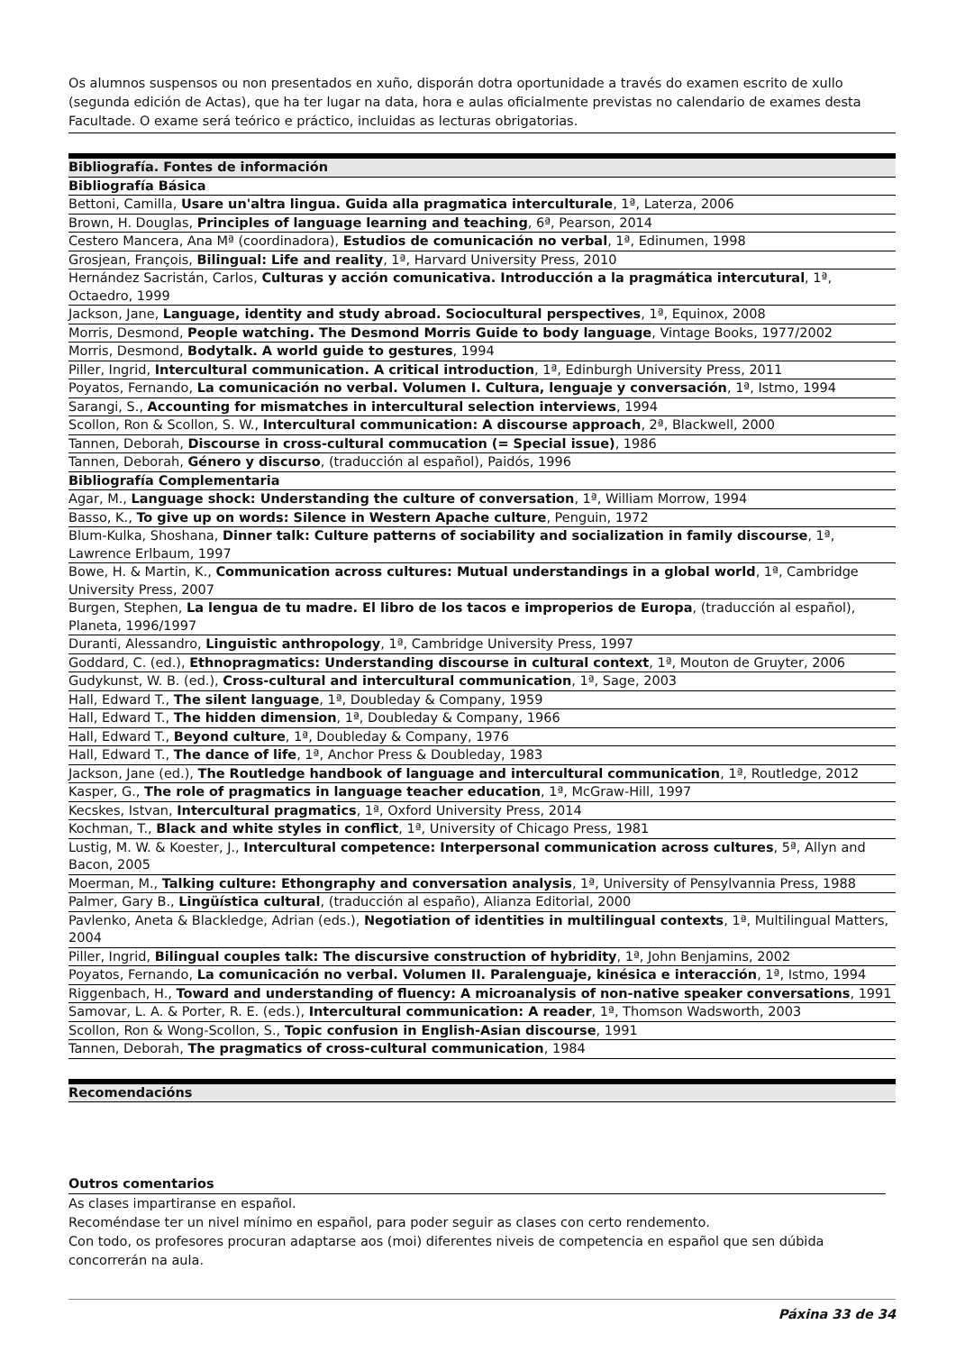Os alumnos suspensos ou non presentados en xuño, disporán dotra oportunidade a través do examen escrito de xullo (segunda edición de Actas), que ha ter lugar na data, hora e aulas oficialmente previstas no calendario de exames desta Facultade. O exame será teórico e práctico, incluidas as lecturas obrigatorias.
| Bibliografía. Fontes de información |
| --- |
| Bibliografía Básica |
| Bettoni, Camilla, Usare un'altra lingua. Guida alla pragmatica interculturale , 1ª, Laterza, 2006 |
| Brown, H. Douglas, Principles of language learning and teaching , 6ª, Pearson, 2014 |
| Cestero Mancera, Ana Mª (coordinadora), Estudios de comunicación no verbal , 1ª, Edinumen, 1998 |
| Grosjean, François, Bilingual: Life and reality , 1ª, Harvard University Press, 2010 |
| Hernández Sacristán, Carlos, Culturas y acción comunicativa. Introducción a la pragmática intercutural , 1ª, Octaedro, 1999 |
| Jackson, Jane, Language, identity and study abroad. Sociocultural perspectives , 1ª, Equinox, 2008 |
| Morris, Desmond, People watching. The Desmond Morris Guide to body language , Vintage Books, 1977/2002 |
| Morris, Desmond, Bodytalk. A world guide to gestures , 1994 |
| Piller, Ingrid, Intercultural communication. A critical introduction , 1ª, Edinburgh University Press, 2011 |
| Poyatos, Fernando, La comunicación no verbal. Volumen I. Cultura, lenguaje y conversación , 1ª, Istmo, 1994 |
| Sarangi, S., Accounting for mismatches in intercultural selection interviews , 1994 |
| Scollon, Ron & Scollon, S. W., Intercultural communication: A discourse approach , 2ª, Blackwell, 2000 |
| Tannen, Deborah, Discourse in cross-cultural commucation (= Special issue) , 1986 |
| Tannen, Deborah, Género y discurso , (traducción al español), Paidós, 1996 |
| Bibliografía Complementaria |
| Agar, M., Language shock: Understanding the culture of conversation , 1ª, William Morrow, 1994 |
| Basso, K., To give up on words: Silence in Western Apache culture , Penguin, 1972 |
| Blum-Kulka, Shoshana, Dinner talk: Culture patterns of sociability and socialization in family discourse , 1ª, Lawrence Erlbaum, 1997 |
| Bowe, H. & Martin, K., Communication across cultures: Mutual understandings in a global world , 1ª, Cambridge University Press, 2007 |
| Burgen, Stephen, La lengua de tu madre. El libro de los tacos e improperios de Europa , (traducción al español), Planeta, 1996/1997 |
| Duranti, Alessandro, Linguistic anthropology , 1ª, Cambridge University Press, 1997 |
| Goddard, C. (ed.), Ethnopragmatics: Understanding discourse in cultural context , 1ª, Mouton de Gruyter, 2006 |
| Gudykunst, W. B. (ed.), Cross-cultural and intercultural communication , 1ª, Sage, 2003 |
| Hall, Edward T., The silent language , 1ª, Doubleday & Company, 1959 |
| Hall, Edward T., The hidden dimension , 1ª, Doubleday & Company, 1966 |
| Hall, Edward T., Beyond culture , 1ª, Doubleday & Company, 1976 |
| Hall, Edward T., The dance of life , 1ª, Anchor Press & Doubleday, 1983 |
| Jackson, Jane (ed.), The Routledge handbook of language and intercultural communication , 1ª, Routledge, 2012 |
| Kasper, G., The role of pragmatics in language teacher education , 1ª, McGraw-Hill, 1997 |
| Kecskes, Istvan, Intercultural pragmatics , 1ª, Oxford University Press, 2014 |
| Kochman, T., Black and white styles in conflict , 1ª, University of Chicago Press, 1981 |
| Lustig, M. W. & Koester, J., Intercultural competence: Interpersonal communication across cultures , 5ª, Allyn and Bacon, 2005 |
| Moerman, M., Talking culture: Ethongraphy and conversation analysis , 1ª, University of Pensylvannia Press, 1988 |
| Palmer, Gary B., Lingüística cultural , (traducción al españo), Alianza Editorial, 2000 |
| Pavlenko, Aneta & Blackledge, Adrian (eds.), Negotiation of identities in multilingual contexts , 1ª, Multilingual Matters, 2004 |
| Piller, Ingrid, Bilingual couples talk: The discursive construction of hybridity , 1ª, John Benjamins, 2002 |
| Poyatos, Fernando, La comunicación no verbal. Volumen II. Paralenguaje, kinésica e interacción , 1ª, Istmo, 1994 |
| Riggenbach, H., Toward and understanding of fluency: A microanalysis of non-native speaker conversations , 1991 |
| Samovar, L. A. & Porter, R. E. (eds.), Intercultural communication: A reader , 1ª, Thomson Wadsworth, 2003 |
| Scollon, Ron & Wong-Scollon, S., Topic confusion in English-Asian discourse , 1991 |
| Tannen, Deborah, The pragmatics of cross-cultural communication , 1984 |
| Recomendacións |
| --- |
Outros comentarios
As clases impartiranse en español.
Recoméndase ter un nivel mínimo en español, para poder seguir as clases con certo rendemento.
Con todo, os profesores procuran adaptarse aos (moi) diferentes niveis de competencia en español que sen dúbida concorrerán na aula.
Páxina 33 de 34